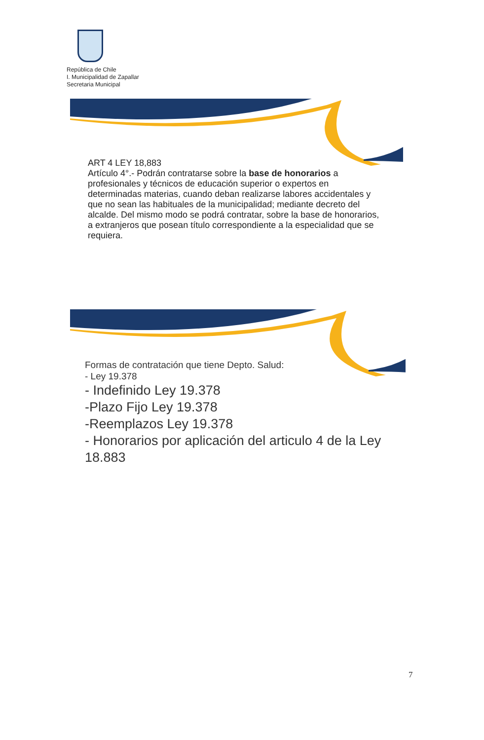República de Chile
I. Municipalidad de Zapallar
Secretaria Municipal
ART 4 LEY 18,883
Artículo 4°.- Podrán contratarse sobre la base de honorarios a profesionales y técnicos de educación superior o expertos en determinadas materias, cuando deban realizarse labores accidentales y que no sean las habituales de la municipalidad; mediante decreto del alcalde. Del mismo modo se podrá contratar, sobre la base de honorarios, a extranjeros que posean título correspondiente a la especialidad que se requiera.
Formas de contratación que tiene Depto. Salud:
- Ley 19.378
- Indefinido Ley 19.378
-Plazo Fijo Ley 19.378
-Reemplazos Ley 19.378
- Honorarios por aplicación del articulo 4 de la Ley 18.883
7